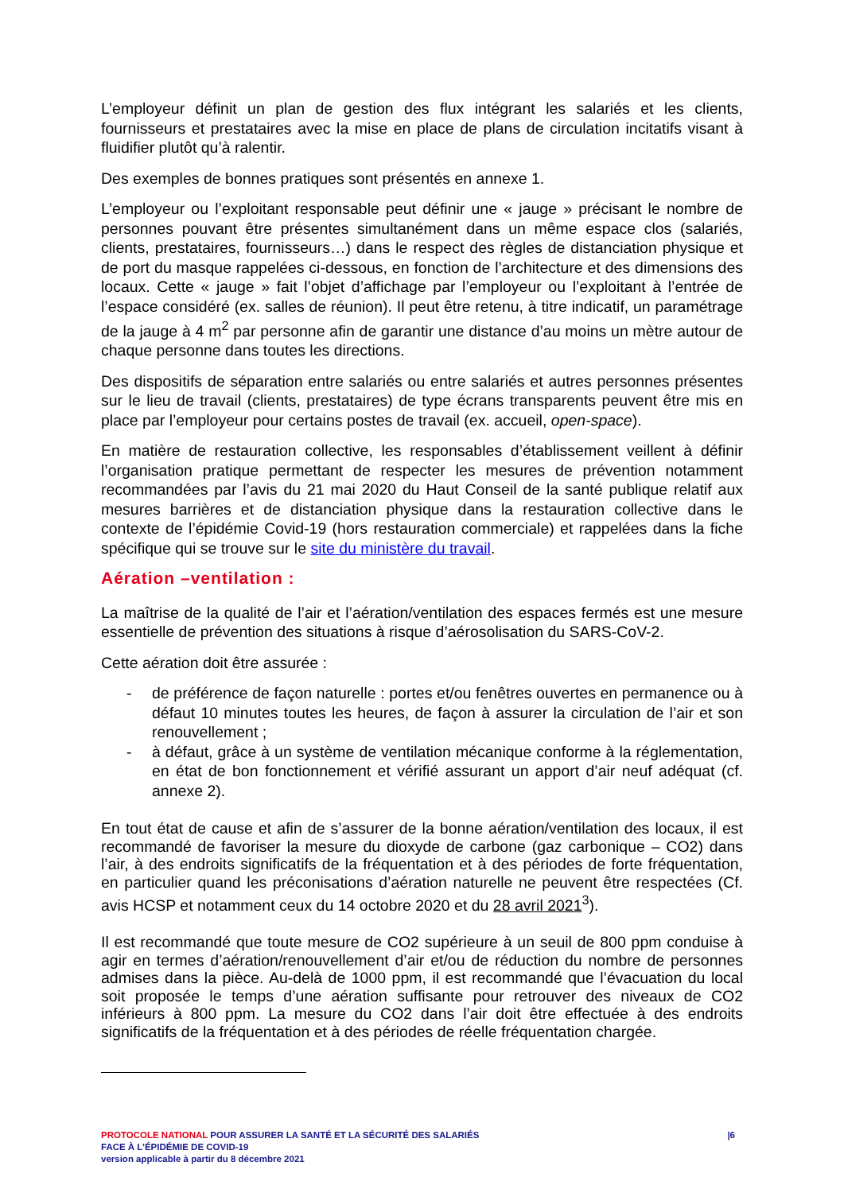L’employeur définit un plan de gestion des flux intégrant les salariés et les clients, fournisseurs et prestataires avec la mise en place de plans de circulation incitatifs visant à fluidifier plutôt qu’à ralentir.
Des exemples de bonnes pratiques sont présentés en annexe 1.
L’employeur ou l’exploitant responsable peut définir une « jauge » précisant le nombre de personnes pouvant être présentes simultanément dans un même espace clos (salariés, clients, prestataires, fournisseurs…) dans le respect des règles de distanciation physique et de port du masque rappelées ci-dessous, en fonction de l’architecture et des dimensions des locaux. Cette « jauge » fait l’objet d’affichage par l’employeur ou l’exploitant à l’entrée de l’espace considéré (ex. salles de réunion). Il peut être retenu, à titre indicatif, un paramétrage de la jauge à 4 m<sup>2</sup> par personne afin de garantir une distance d’au moins un mètre autour de chaque personne dans toutes les directions.
Des dispositifs de séparation entre salariés ou entre salariés et autres personnes présentes sur le lieu de travail (clients, prestataires) de type écrans transparents peuvent être mis en place par l’employeur pour certains postes de travail (ex. accueil, open-space).
En matière de restauration collective, les responsables d’établissement veillent à définir l’organisation pratique permettant de respecter les mesures de prévention notamment recommandées par l’avis du 21 mai 2020 du Haut Conseil de la santé publique relatif aux mesures barrières et de distanciation physique dans la restauration collective dans le contexte de l’épidémie Covid-19 (hors restauration commerciale) et rappelées dans la fiche spécifique qui se trouve sur le site du ministère du travail.
Aération –ventilation :
La maîtrise de la qualité de l’air et l’aération/ventilation des espaces fermés est une mesure essentielle de prévention des situations à risque d’aérosolisation du SARS-CoV-2.
Cette aération doit être assurée :
- de préférence de façon naturelle : portes et/ou fenêtres ouvertes en permanence ou à défaut 10 minutes toutes les heures, de façon à assurer la circulation de l’air et son renouvellement ;
- à défaut, grâce à un système de ventilation mécanique conforme à la réglementation, en état de bon fonctionnement et vérifié assurant un apport d’air neuf adéquat (cf. annexe 2).
En tout état de cause et afin de s’assurer de la bonne aération/ventilation des locaux, il est recommandé de favoriser la mesure du dioxyde de carbone (gaz carbonique – CO2) dans l’air, à des endroits significatifs de la fréquentation et à des périodes de forte fréquentation, en particulier quand les préconisations d’aération naturelle ne peuvent être respectées (Cf. avis HCSP et notamment ceux du 14 octobre 2020 et du 28 avril 2021<sup>3</sup>).
Il est recommandé que toute mesure de CO2 supérieure à un seuil de 800 ppm conduise à agir en termes d’aération/renouvellement d’air et/ou de réduction du nombre de personnes admises dans la pièce. Au-delà de 1000 ppm, il est recommandé que l’évacuation du local soit proposée le temps d’une aération suffisante pour retrouver des niveaux de CO2 inférieurs à 800 ppm. La mesure du CO2 dans l’air doit être effectuée à des endroits significatifs de la fréquentation et à des périodes de réelle fréquentation chargée.
|6 PROTOCOLE NATIONAL POUR ASSURER LA SANTÉ ET LA SÉCURITÉ DES SALARIÉS
FACE À L’ÉPIDÉMIE DE COVID-19
version applicable à partir du 8 décembre 2021